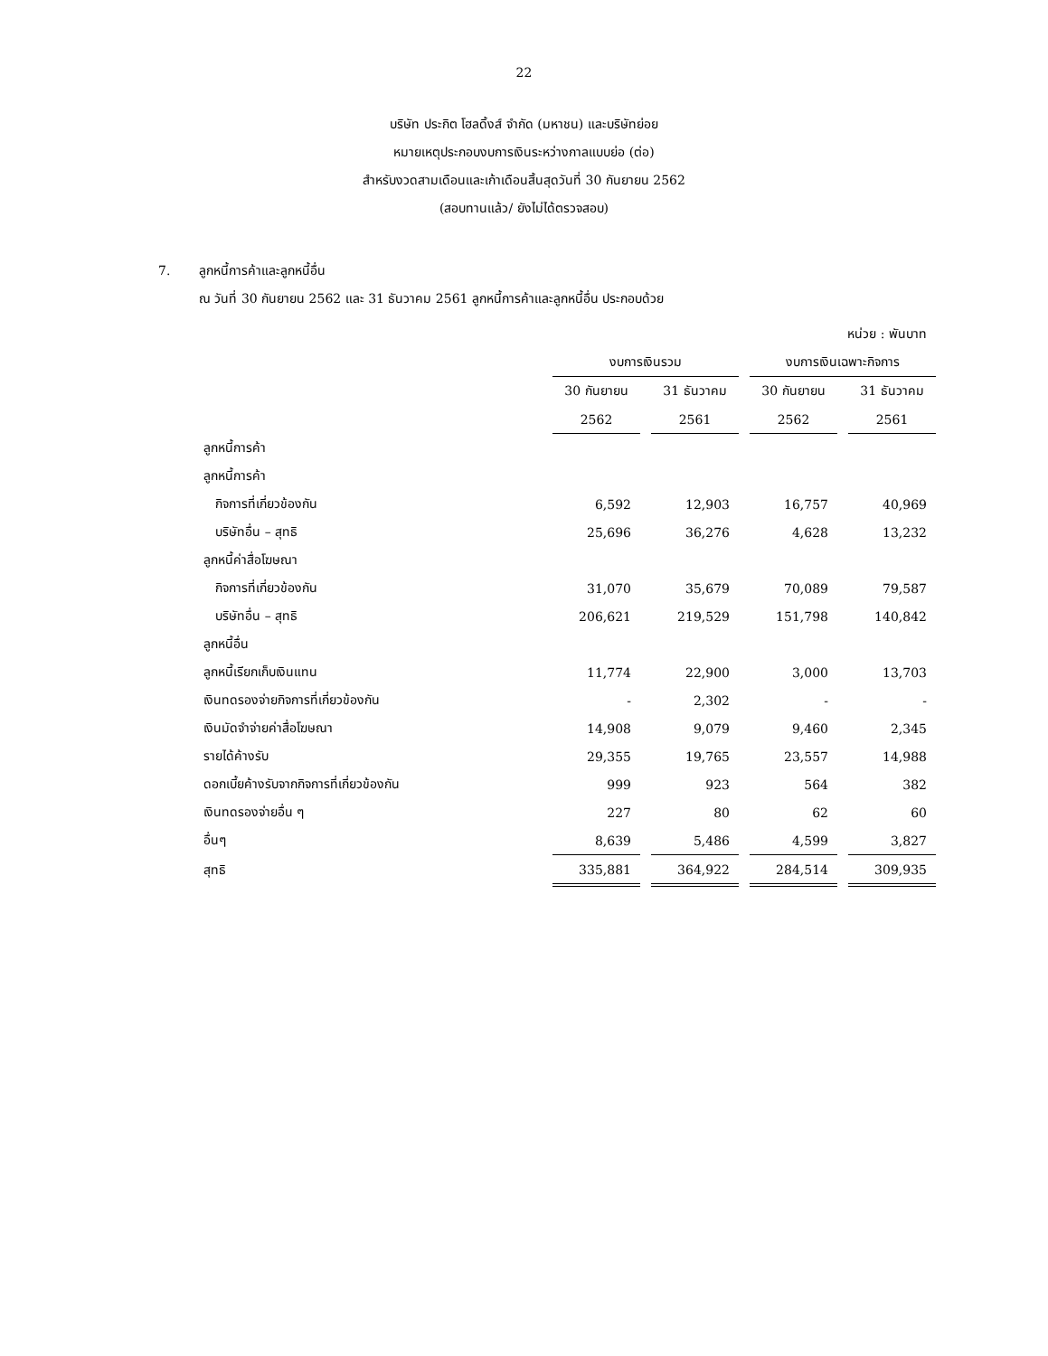22
บริษัท ประกิต โฮลดิ้งส์ จำกัด (มหาชน) และบริษัทย่อย
หมายเหตุประกอบงบการเงินระหว่างกาลแบบย่อ (ต่อ)
สำหรับงวดสามเดือนและเก้าเดือนสิ้นสุดวันที่ 30 กันยายน 2562
(สอบทานแล้ว/ ยังไม่ได้ตรวจสอบ)
7. ลูกหนี้การค้าและลูกหนี้อื่น
ณ วันที่ 30 กันยายน 2562 และ 31 ธันวาคม 2561 ลูกหนี้การค้าและลูกหนี้อื่น ประกอบด้วย
| หน่วย : พันบาท | | | | | | | |
| | งบการเงินรวม | | | | งบการเงินเฉพาะกิจการ | | |
| | 30 กันยายน | | 31 ธันวาคม | | 30 กันยายน | | 31 ธันวาคม |
| | 2562 | | 2561 | | 2562 | | 2561 |
| ลูกหนี้การค้า | | | | | | | |
| ลูกหนี้การค้า | | | | | | | |
| กิจการที่เกี่ยวข้องกัน | 6,592 | | 12,903 | | 16,757 | | 40,969 |
| บริษัทอื่น – สุทธิ | 25,696 | | 36,276 | | 4,628 | | 13,232 |
| ลูกหนี้ค่าสื่อโฆษณา | | | | | | | |
| กิจการที่เกี่ยวข้องกัน | 31,070 | | 35,679 | | 70,089 | | 79,587 |
| บริษัทอื่น – สุทธิ | 206,621 | | 219,529 | | 151,798 | | 140,842 |
| ลูกหนี้อื่น | | | | | | | |
| ลูกหนี้เรียกเก็บเงินแทน | 11,774 | | 22,900 | | 3,000 | | 13,703 |
| เงินทดรองจ่ายกิจการที่เกี่ยวข้องกัน | - | | 2,302 | | - | | - |
| เงินมัดจำจ่ายค่าสื่อโฆษณา | 14,908 | | 9,079 | | 9,460 | | 2,345 |
| รายได้ค้างรับ | 29,355 | | 19,765 | | 23,557 | | 14,988 |
| ดอกเบี้ยค้างรับจากกิจการที่เกี่ยวข้องกัน | 999 | | 923 | | 564 | | 382 |
| เงินทดรองจ่ายอื่น ๆ | 227 | | 80 | | 62 | | 60 |
| อื่นๆ | 8,639 | | 5,486 | | 4,599 | | 3,827 |
| สุทธิ | 335,881 | | 364,922 | | 284,514 | | 309,935 |